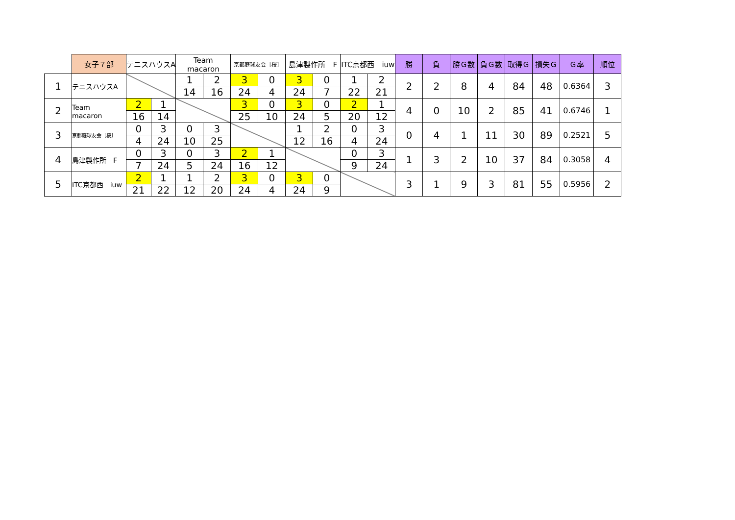| | 女子７部 | テニスハウスA | | Team macaron | | 京都庭球友会［桜］ | | 島津製作所 F | | ITC京都西 iuw | | 勝 | 負 | 勝Ｇ数 | 負Ｇ数 | 取得Ｇ | 損失Ｇ | Ｇ率 | 順位 |
| 1 | テニスハウスA | | | 1 | 2 | 3 | 0 | 3 | 0 | 1 | 2 | 2 | 2 | 8 | 4 | 84 | 48 | 0.6364 | 3 |
| | | | | 14 | 16 | 24 | 4 | 24 | 7 | 22 | 21 | | | | | | | | |
| 2 | Team macaron | 2 | 1 | | | 3 | 0 | 3 | 0 | 2 | 1 | 4 | 0 | 10 | 2 | 85 | 41 | 0.6746 | 1 |
| | | 16 | 14 | | | 25 | 10 | 24 | 5 | 20 | 12 | | | | | | | | |
| 3 | 京都庭球友会［桜］ | 0 | 3 | 0 | 3 | | | 1 | 2 | 0 | 3 | 0 | 4 | 1 | 11 | 30 | 89 | 0.2521 | 5 |
| | | 4 | 24 | 10 | 25 | | | 12 | 16 | 4 | 24 | | | | | | | | |
| 4 | 島津製作所 F | 0 | 3 | 0 | 3 | 2 | 1 | | | 0 | 3 | 1 | 3 | 2 | 10 | 37 | 84 | 0.3058 | 4 |
| | | 7 | 24 | 5 | 24 | 16 | 12 | | | 9 | 24 | | | | | | | | |
| 5 | ITC京都西 iuw | 2 | 1 | 1 | 2 | 3 | 0 | 3 | 0 | | | 3 | 1 | 9 | 3 | 81 | 55 | 0.5956 | 2 |
| | | 21 | 22 | 12 | 20 | 24 | 4 | 24 | 9 | | | | | | | | | | |